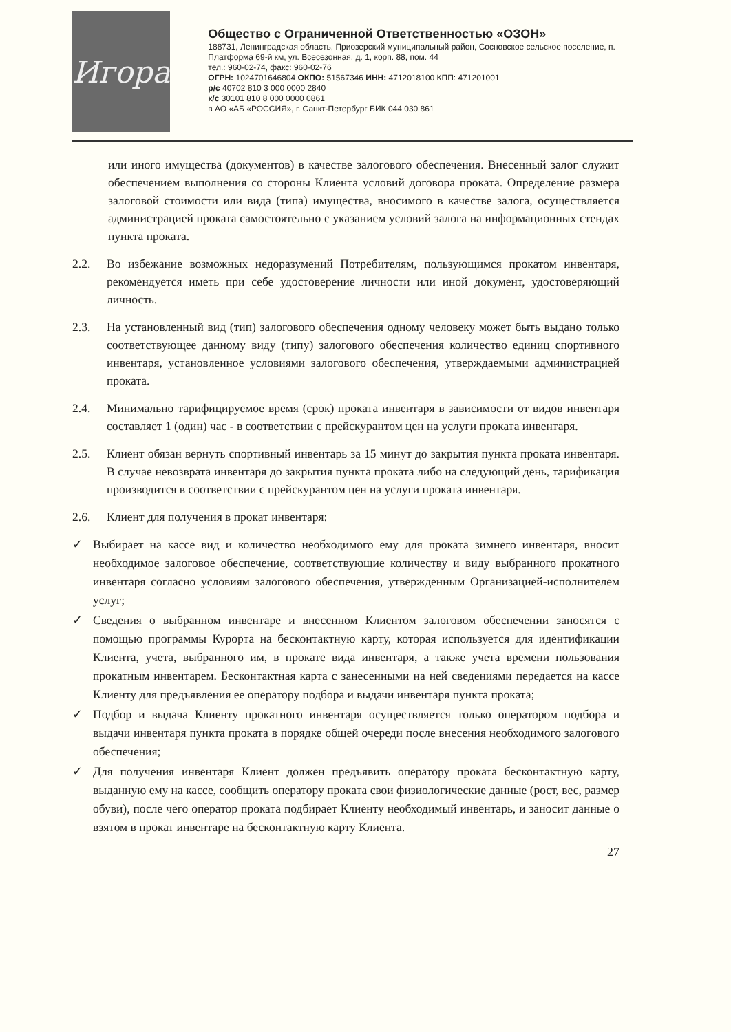Игора
Общество с Ограниченной Ответственностью «ОЗОН»
188731, Ленинградская область, Приозерский муниципальный район, Сосновское сельское поселение, п. Платформа 69-й км, ул. Всесезонная, д. 1, корп. 88, пом. 44
тел.: 960-02-74, факс: 960-02-76
ОГРН: 1024701646804 ОКПО: 51567346 ИНН: 4712018100 КПП: 471201001
р/с 40702 810 3 000 0000 2840
к/с 30101 810 8 000 0000 0861
в АО «АБ «РОССИЯ», г. Санкт-Петербург БИК 044 030 861
или иного имущества (документов) в качестве залогового обеспечения. Внесенный залог служит обеспечением выполнения со стороны Клиента условий договора проката. Определение размера залоговой стоимости или вида (типа) имущества, вносимого в качестве залога, осуществляется администрацией проката самостоятельно с указанием условий залога на информационных стендах пункта проката.
2.2. Во избежание возможных недоразумений Потребителям, пользующимся прокатом инвентаря, рекомендуется иметь при себе удостоверение личности или иной документ, удостоверяющий личность.
2.3. На установленный вид (тип) залогового обеспечения одному человеку может быть выдано только соответствующее данному виду (типу) залогового обеспечения количество единиц спортивного инвентаря, установленное условиями залогового обеспечения, утверждаемыми администрацией проката.
2.4. Минимально тарифицируемое время (срок) проката инвентаря в зависимости от видов инвентаря составляет 1 (один) час - в соответствии с прейскурантом цен на услуги проката инвентаря.
2.5. Клиент обязан вернуть спортивный инвентарь за 15 минут до закрытия пункта проката инвентаря. В случае невозврата инвентаря до закрытия пункта проката либо на следующий день, тарификация производится в соответствии с прейскурантом цен на услуги проката инвентаря.
2.6. Клиент для получения в прокат инвентаря:
✓ Выбирает на кассе вид и количество необходимого ему для проката зимнего инвентаря, вносит необходимое залоговое обеспечение, соответствующие количеству и виду выбранного прокатного инвентаря согласно условиям залогового обеспечения, утвержденным Организацией-исполнителем услуг;
✓ Сведения о выбранном инвентаре и внесенном Клиентом залоговом обеспечении заносятся с помощью программы Курорта на бесконтактную карту, которая используется для идентификации Клиента, учета, выбранного им, в прокате вида инвентаря, а также учета времени пользования прокатным инвентарем. Бесконтактная карта с занесенными на ней сведениями передается на кассе Клиенту для предъявления ее оператору подбора и выдачи инвентаря пункта проката;
✓ Подбор и выдача Клиенту прокатного инвентаря осуществляется только оператором подбора и выдачи инвентаря пункта проката в порядке общей очереди после внесения необходимого залогового обеспечения;
✓ Для получения инвентаря Клиент должен предъявить оператору проката бесконтактную карту, выданную ему на кассе, сообщить оператору проката свои физиологические данные (рост, вес, размер обуви), после чего оператор проката подбирает Клиенту необходимый инвентарь, и заносит данные о взятом в прокат инвентаре на бесконтактную карту Клиента.
27